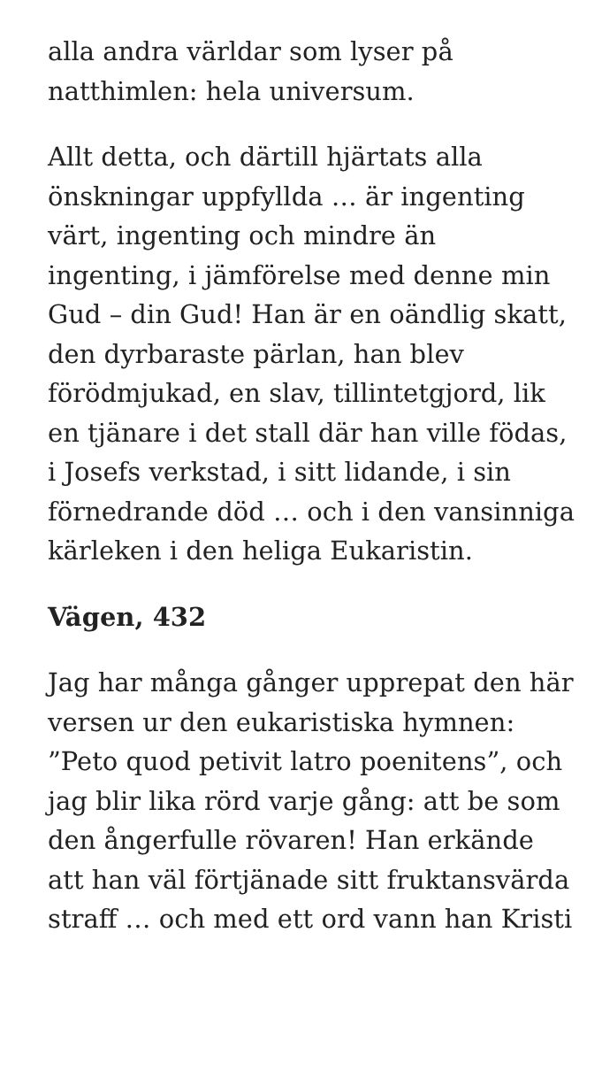alla andra världar som lyser på natthimlen: hela universum.
Allt detta, och därtill hjärtats alla önskningar uppfyllda … är ingenting värt, ingenting och mindre än ingenting, i jämförelse med denne min Gud – din Gud! Han är en oändlig skatt, den dyrbaraste pärlan, han blev förödmjukad, en slav, tillintetgjord, lik en tjänare i det stall där han ville födas, i Josefs verkstad, i sitt lidande, i sin förnedrande död … och i den vansinniga kärleken i den heliga Eukaristin.
Vägen, 432
Jag har många gånger upprepat den här versen ur den eukaristiska hymnen: ”Peto quod petivit latro poenitens”, och jag blir lika rörd varje gång: att be som den ångerfulle rövaren! Han erkände att han väl förtjänade sitt fruktansvärda straff … och med ett ord vann han Kristi